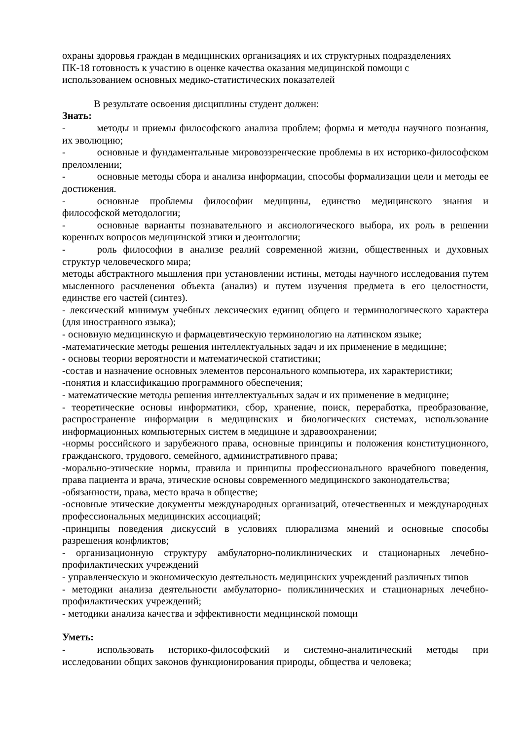охраны здоровья граждан в медицинских организациях и их структурных подразделениях
ПК-18 готовность к участию в оценке качества оказания медицинской помощи с
использованием основных медико-статистических показателей
В результате освоения дисциплины студент должен:
Знать:
- методы и приемы философского анализа проблем; формы и методы научного познания, их эволюцию;
- основные и фундаментальные мировоззренческие проблемы в их историко-философском преломлении;
- основные методы сбора и анализа информации, способы формализации цели и методы ее достижения.
- основные проблемы философии медицины, единство медицинского знания и философской методологии;
- основные варианты познавательного и аксиологического выбора, их роль в решении коренных вопросов медицинской этики и деонтологии;
- роль философии в анализе реалий современной жизни, общественных и духовных структур человеческого мира;
методы абстрактного мышления при установлении истины, методы научного исследования путем мысленного расчленения объекта (анализ) и путем изучения предмета в его целостности, единстве его частей (синтез).
- лексический минимум учебных лексических единиц общего и терминологического характера (для иностранного языка);
- основную медицинскую и фармацевтическую терминологию на латинском языке;
-математические методы решения интеллектуальных задач и их применение в медицине;
- основы теории вероятности и математической статистики;
-состав и назначение основных элементов персонального компьютера, их характеристики;
-понятия и классификацию программного обеспечения;
- математические методы решения интеллектуальных задач и их применение в медицине;
- теоретические основы информатики, сбор, хранение, поиск, переработка, преобразование, распространение информации в медицинских и биологических системах, использование информационных компьютерных систем в медицине и здравоохранении;
-нормы российского и зарубежного права, основные принципы и положения конституционного, гражданского, трудового, семейного, административного права;
-морально-этические нормы, правила и принципы профессионального врачебного поведения, права пациента и врача, этические основы современного медицинского законодательства;
-обязанности, права, место врача в обществе;
-основные этические документы международных организаций, отечественных и международных профессиональных медицинских ассоциаций;
-принципы поведения дискуссий в условиях плюрализма мнений и основные способы разрешения конфликтов;
- организационную структуру амбулаторно-поликлинических и стационарных лечебно-профилактических учреждений
- управленческую и экономическую деятельность медицинских учреждений различных типов
- методики анализа деятельности амбулаторно- поликлинических и стационарных лечебно-профилактических учреждений;
- методики анализа качества и эффективности медицинской помощи
Уметь:
- использовать историко-философский и системно-аналитический методы при исследовании общих законов функционирования природы, общества и человека;